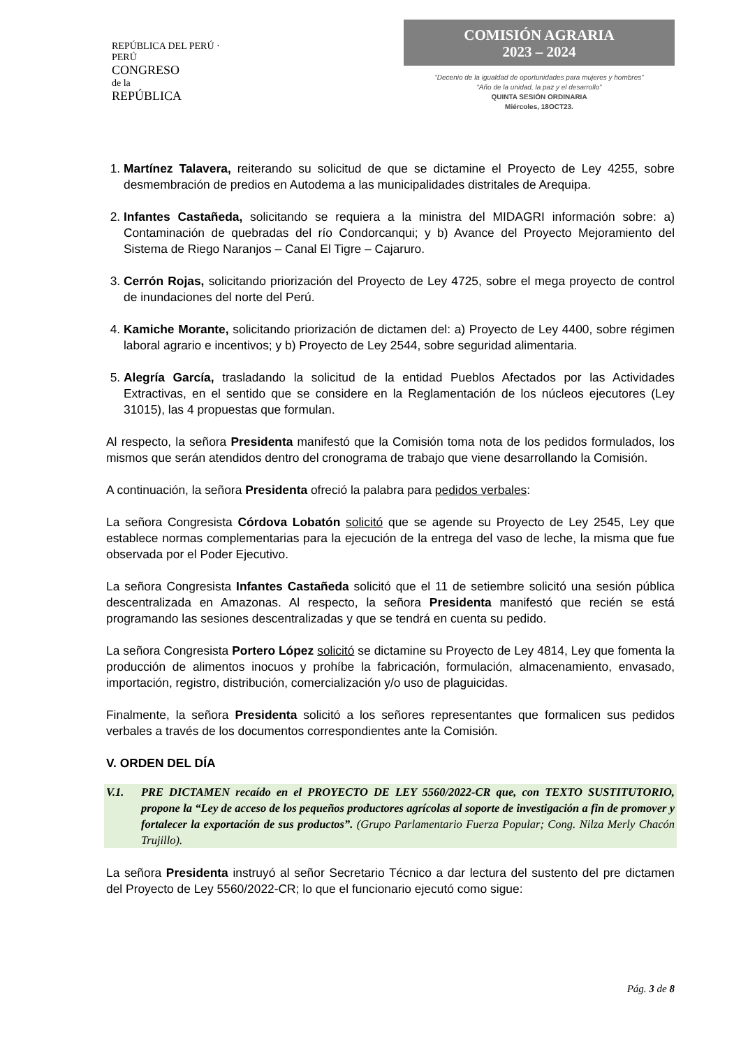REPÚBLICA DEL PERÚ · PERÚ
CONGRESO
de la
REPÚBLICA
COMISIÓN AGRARIA
2023 – 2024
“Decenio de la igualdad de oportunidades para mujeres y hombres”
“Año de la unidad, la paz y el desarrollo”
QUINTA SESIÓN ORDINARIA
Miércoles, 18OCT23.
1. Martínez Talavera, reiterando su solicitud de que se dictamine el Proyecto de Ley 4255, sobre desmembración de predios en Autodema a las municipalidades distritales de Arequipa.
2. Infantes Castañeda, solicitando se requiera a la ministra del MIDAGRI información sobre: a) Contaminación de quebradas del río Condorcanqui; y b) Avance del Proyecto Mejoramiento del Sistema de Riego Naranjos – Canal El Tigre – Cajaruro.
3. Cerrón Rojas, solicitando priorización del Proyecto de Ley 4725, sobre el mega proyecto de control de inundaciones del norte del Perú.
4. Kamiche Morante, solicitando priorización de dictamen del: a) Proyecto de Ley 4400, sobre régimen laboral agrario e incentivos; y b) Proyecto de Ley 2544, sobre seguridad alimentaria.
5. Alegría García, trasladando la solicitud de la entidad Pueblos Afectados por las Actividades Extractivas, en el sentido que se considere en la Reglamentación de los núcleos ejecutores (Ley 31015), las 4 propuestas que formulan.
Al respecto, la señora Presidenta manifestó que la Comisión toma nota de los pedidos formulados, los mismos que serán atendidos dentro del cronograma de trabajo que viene desarrollando la Comisión.
A continuación, la señora Presidenta ofreció la palabra para pedidos verbales:
La señora Congresista Córdova Lobatón solicitó que se agende su Proyecto de Ley 2545, Ley que establece normas complementarias para la ejecución de la entrega del vaso de leche, la misma que fue observada por el Poder Ejecutivo.
La señora Congresista Infantes Castañeda solicitó que el 11 de setiembre solicitó una sesión pública descentralizada en Amazonas. Al respecto, la señora Presidenta manifestó que recién se está programando las sesiones descentralizadas y que se tendrá en cuenta su pedido.
La señora Congresista Portero López solicitó se dictamine su Proyecto de Ley 4814, Ley que fomenta la producción de alimentos inocuos y prohíbe la fabricación, formulación, almacenamiento, envasado, importación, registro, distribución, comercialización y/o uso de plaguicidas.
Finalmente, la señora Presidenta solicitó a los señores representantes que formalicen sus pedidos verbales a través de los documentos correspondientes ante la Comisión.
V. ORDEN DEL DÍA
V.1. PRE DICTAMEN recaído en el PROYECTO DE LEY 5560/2022-CR que, con TEXTO SUSTITUTORIO, propone la “Ley de acceso de los pequeños productores agrícolas al soporte de investigación a fin de promover y fortalecer la exportación de sus productos”. (Grupo Parlamentario Fuerza Popular; Cong. Nilza Merly Chacón Trujillo).
La señora Presidenta instruyó al señor Secretario Técnico a dar lectura del sustento del pre dictamen del Proyecto de Ley 5560/2022-CR; lo que el funcionario ejecutó como sigue:
Pág. 3 de 8